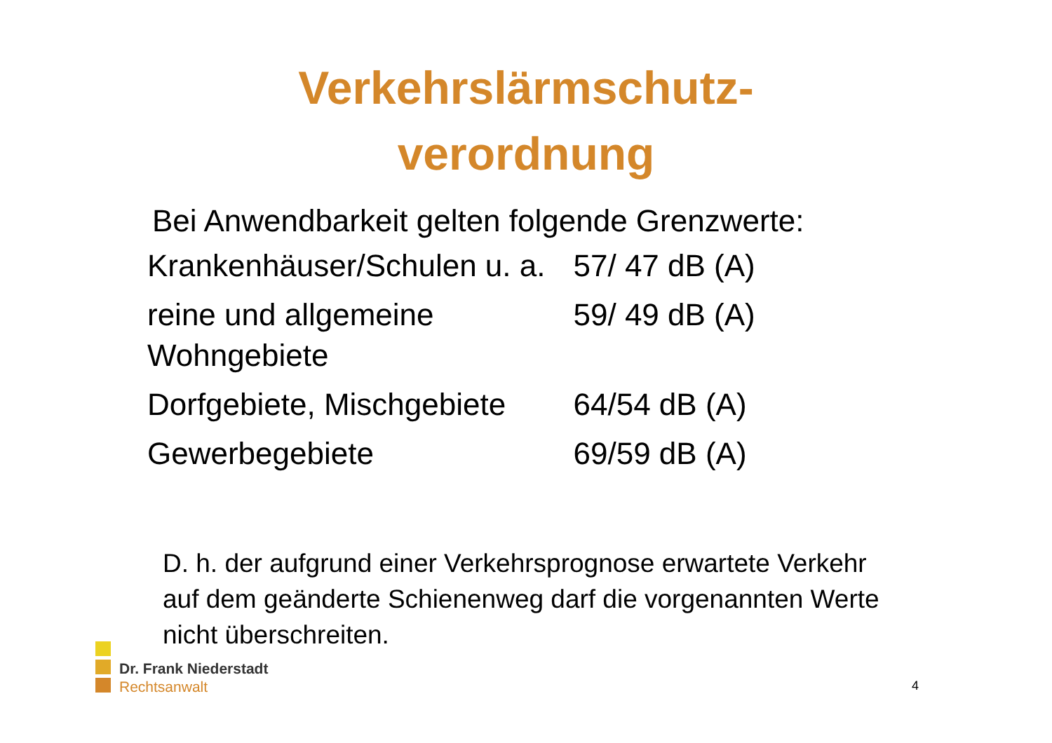Verkehrslärmschutz-
verordnung
Bei Anwendbarkeit gelten folgende Grenzwerte:
| Krankenhäuser/Schulen u. a. | 57/ 47 dB (A) |
| reine und allgemeine Wohngebiete | 59/ 49 dB (A) |
| Dorfgebiete, Mischgebiete | 64/54 dB (A) |
| Gewerbegebiete | 69/59 dB (A) |
D. h. der aufgrund einer Verkehrsprognose erwartete Verkehr auf dem geänderte Schienenweg darf die vorgenannten Werte nicht überschreiten.
Dr. Frank Niederstadt
Rechtsanwalt
4